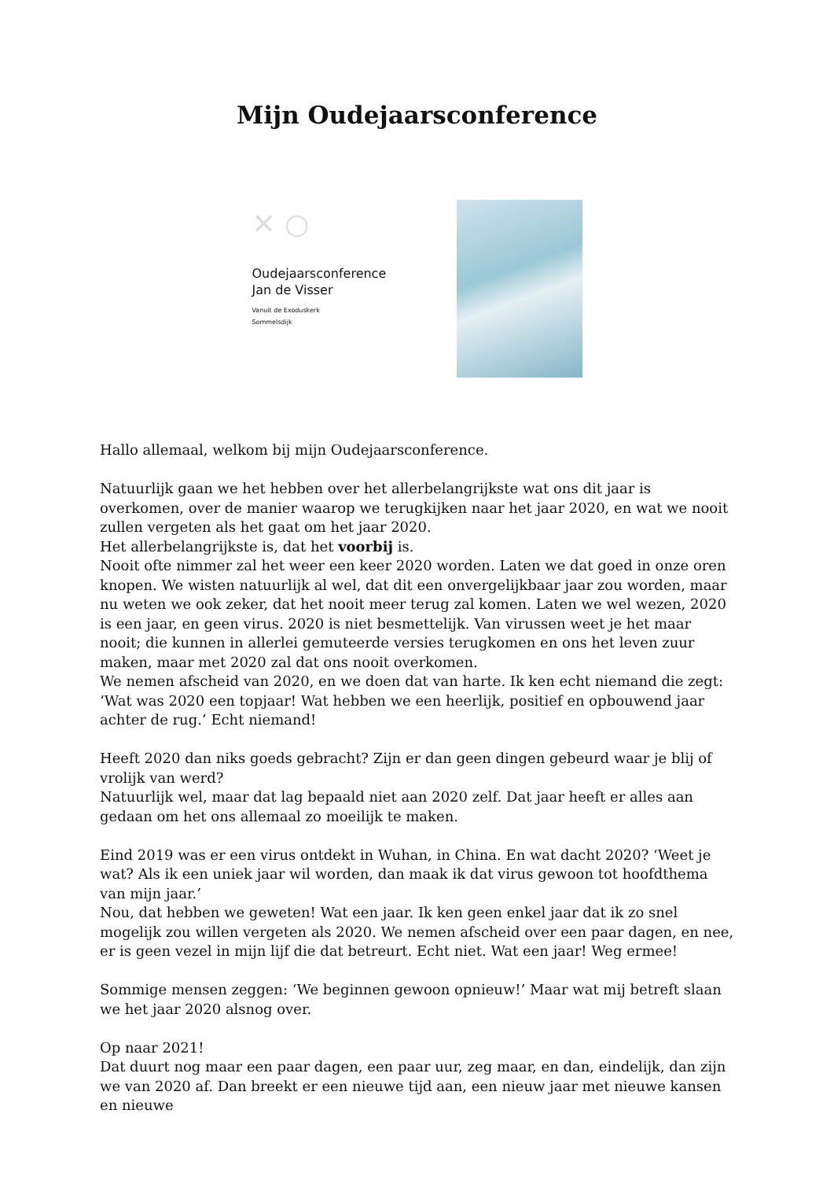Mijn Oudejaarsconference
✕ ○
Oudejaarsconference
Jan de Visser
Vanuit de Exoduskerk
Sommelsdijk
Hallo allemaal, welkom bij mijn Oudejaarsconference.
Natuurlijk gaan we het hebben over het allerbelangrijkste wat ons dit jaar is overkomen, over de manier waarop we terugkijken naar het jaar 2020, en wat we nooit zullen vergeten als het gaat om het jaar 2020.
Het allerbelangrijkste is, dat het voorbij is.
Nooit ofte nimmer zal het weer een keer 2020 worden. Laten we dat goed in onze oren knopen. We wisten natuurlijk al wel, dat dit een onvergelijkbaar jaar zou worden, maar nu weten we ook zeker, dat het nooit meer terug zal komen. Laten we wel wezen, 2020 is een jaar, en geen virus. 2020 is niet besmettelijk. Van virussen weet je het maar nooit; die kunnen in allerlei gemuteerde versies terugkomen en ons het leven zuur maken, maar met 2020 zal dat ons nooit overkomen.
We nemen afscheid van 2020, en we doen dat van harte. Ik ken echt niemand die zegt: ‘Wat was 2020 een topjaar! Wat hebben we een heerlijk, positief en opbouwend jaar achter de rug.’ Echt niemand!
Heeft 2020 dan niks goeds gebracht? Zijn er dan geen dingen gebeurd waar je blij of vrolijk van werd?
Natuurlijk wel, maar dat lag bepaald niet aan 2020 zelf. Dat jaar heeft er alles aan gedaan om het ons allemaal zo moeilijk te maken.
Eind 2019 was er een virus ontdekt in Wuhan, in China. En wat dacht 2020? ‘Weet je wat? Als ik een uniek jaar wil worden, dan maak ik dat virus gewoon tot hoofdthema van mijn jaar.’
Nou, dat hebben we geweten! Wat een jaar. Ik ken geen enkel jaar dat ik zo snel mogelijk zou willen vergeten als 2020. We nemen afscheid over een paar dagen, en nee, er is geen vezel in mijn lijf die dat betreurt. Echt niet. Wat een jaar! Weg ermee!
Sommige mensen zeggen: ‘We beginnen gewoon opnieuw!’ Maar wat mij betreft slaan we het jaar 2020 alsnog over.
Op naar 2021!
Dat duurt nog maar een paar dagen, een paar uur, zeg maar, en dan, eindelijk, dan zijn we van 2020 af. Dan breekt er een nieuwe tijd aan, een nieuw jaar met nieuwe kansen en nieuwe